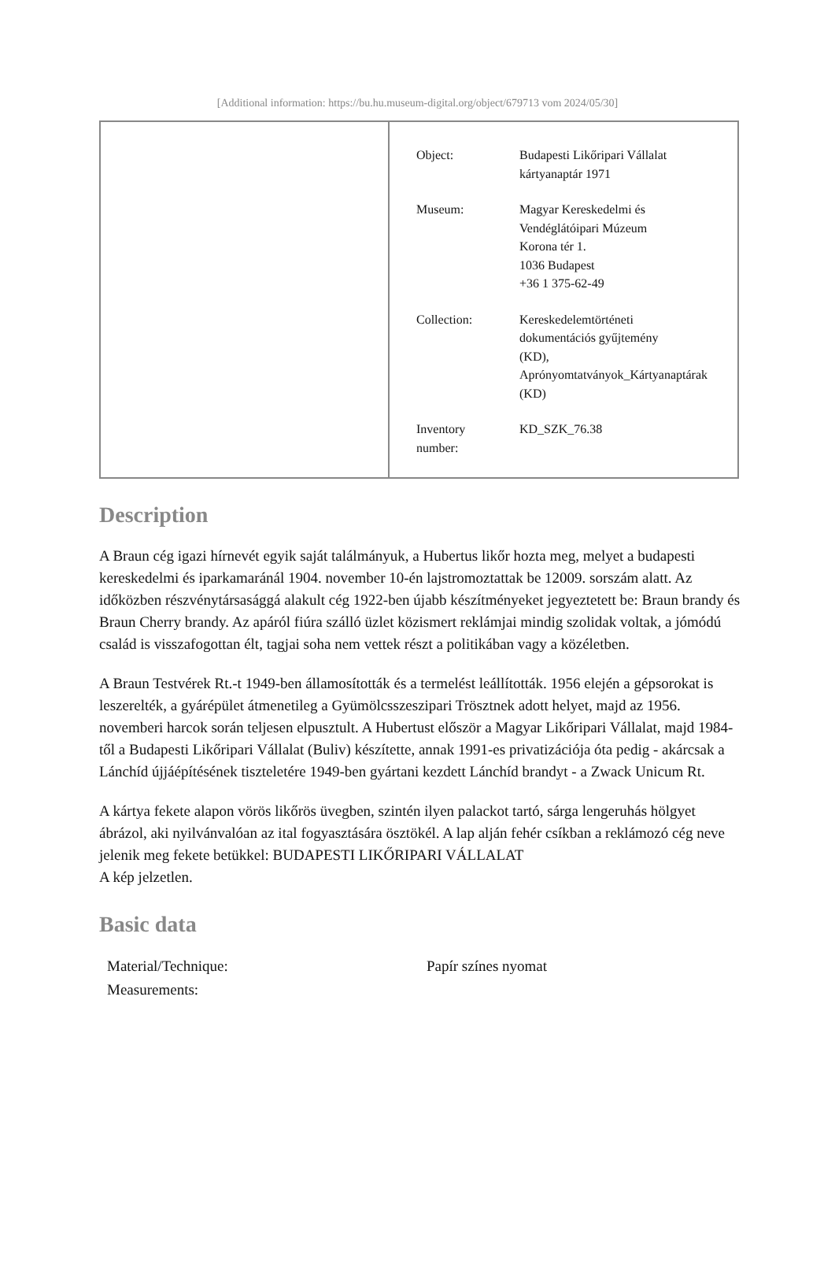[Additional information: https://bu.hu.museum-digital.org/object/679713 vom 2024/05/30]
| Object: | Budapesti Likőripari Vállalat kártyanaptár 1971 |
| Museum: | Magyar Kereskedelmi és Vendéglátóipari Múzeum Korona tér 1. 1036 Budapest +36 1 375-62-49 |
| Collection: | Kereskedelemtörténeti dokumentációs gyűjtemény (KD), Aprónyomtatványok_Kártyanaptárak (KD) |
| Inventory number: | KD_SZK_76.38 |
Description
A Braun cég igazi hírnevét egyik saját találmányuk, a Hubertus likőr hozta meg, melyet a budapesti kereskedelmi és iparkamaránál 1904. november 10-én lajstromoztattak be 12009. sorszám alatt. Az időközben részvénytársasággá alakult cég 1922-ben újabb készítményeket jegyeztetett be: Braun brandy és Braun Cherry brandy. Az apáról fiúra szálló üzlet közismert reklámjai mindig szolidak voltak, a jómódú család is visszafogottan élt, tagjai soha nem vettek részt a politikában vagy a közéletben.
A Braun Testvérek Rt.-t 1949-ben államosították és a termelést leállították. 1956 elején a gépsorokat is leszerelték, a gyárépület átmenetileg a Gyümölcsszeszipari Trösztnek adott helyet, majd az 1956. novemberi harcok során teljesen elpusztult. A Hubertust először a Magyar Likőripari Vállalat, majd 1984-től a Budapesti Likőripari Vállalat (Buliv) készítette, annak 1991-es privatizációja óta pedig - akárcsak a Lánchíd újjáépítésének tiszteletére 1949-ben gyártani kezdett Lánchíd brandyt - a Zwack Unicum Rt.
A kártya fekete alapon vörös likőrös üvegben, szintén ilyen palackot tartó, sárga lengeruhás hölgyet ábrázol, aki nyilvánvalóan az ital fogyasztására ösztökél. A lap alján fehér csíkban a reklámozó cég neve jelenik meg fekete betükkel: BUDAPESTI LIKŐRIPARI VÁLLALAT
A kép jelzetlen.
Basic data
| Material/Technique: | Papír színes nyomat |
| Measurements: | |